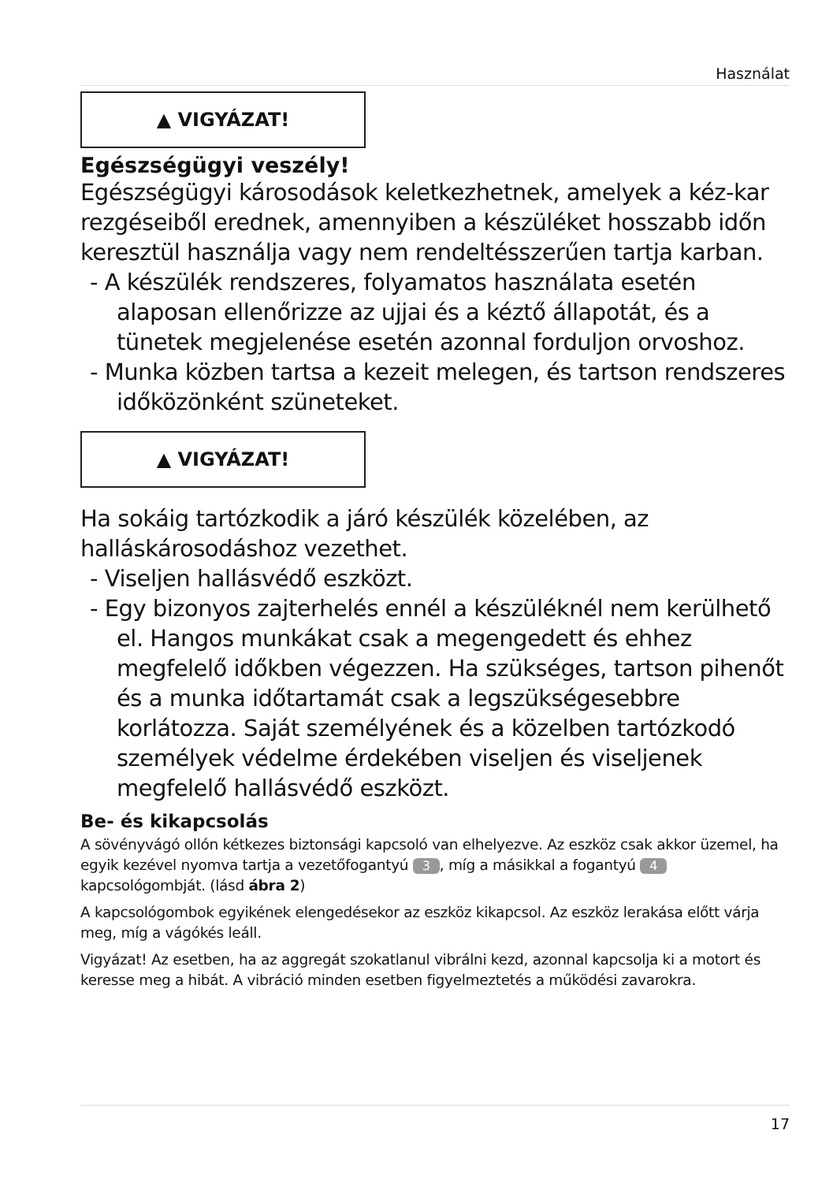Használat
▲ VIGYÁZAT!
Egészségügyi veszély!
Egészségügyi károsodások keletkezhetnek, amelyek a kéz-kar rezgéseiből erednek, amennyiben a készüléket hosszabb időn keresztül használja vagy nem rendeltésszerűen tartja karban.
- A készülék rendszeres, folyamatos használata esetén alaposan ellenőrizze az ujjai és a kéztő állapotát, és a tünetek megjelenése esetén azonnal forduljon orvoshoz.
- Munka közben tartsa a kezeit melegen, és tartson rendszeres időközönként szüneteket.
▲ VIGYÁZAT!
Ha sokáig tartózkodik a járó készülék közelében, az halláskárosodáshoz vezethet.
- Viseljen hallásvédő eszközt.
- Egy bizonyos zajterhelés ennél a készüléknél nem kerülhető el. Hangos munkákat csak a megengedett és ehhez megfelelő időkben végezzen. Ha szükséges, tartson pihenőt és a munka időtartamát csak a legszükségesebbre korlátozza. Saját személyének és a közelben tartózkodó személyek védelme érdekében viseljen és viseljenek megfelelő hallásvédő eszközt.
Be- és kikapcsolás
A sövényvágó ollón kétkezes biztonsági kapcsoló van elhelyezve. Az eszköz csak akkor üzemel, ha egyik kezével nyomva tartja a vezetőfogantyú 3, míg a másikkal a fogantyú 4 kapcsológombját. (lásd ábra 2)
A kapcsológombok egyikének elengedésekor az eszköz kikapcsol. Az eszköz lerakása előtt várja meg, míg a vágókés leáll.
Vigyázat! Az esetben, ha az aggregát szokatlanul vibrálni kezd, azonnal kapcsolja ki a motort és keresse meg a hibát. A vibráció minden esetben figyelmeztetés a működési zavarokra.
17